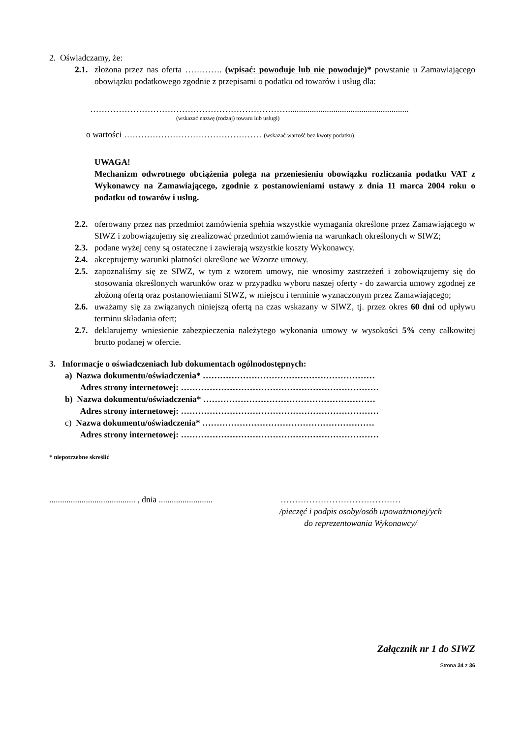2. Oświadczamy, że:
2.1.
złożona przez nas oferta …………. (wpisać: powoduje lub nie powoduje)* powstanie u Zamawiającego obowiązku podatkowego zgodnie z przepisami o podatku od towarów i usług dla:
……………………………………………………………........................................................
(wskazać nazwę (rodzaj) towaru lub usługi)
o wartości ………………………………………… (wskazać wartość bez kwoty podatku).
UWAGA!
Mechanizm odwrotnego obciążenia polega na przeniesieniu obowiązku rozliczania podatku VAT z Wykonawcy na Zamawiającego, zgodnie z postanowieniami ustawy z dnia 11 marca 2004 roku o podatku od towarów i usług.
2.2.
oferowany przez nas przedmiot zamówienia spełnia wszystkie wymagania określone przez Zamawiającego w SIWZ i zobowiązujemy się zrealizować przedmiot zamówienia na warunkach określonych w SIWZ;
2.3.
podane wyżej ceny są ostateczne i zawierają wszystkie koszty Wykonawcy.
2.4.
akceptujemy warunki płatności określone we Wzorze umowy.
2.5.
zapoznaliśmy się ze SIWZ, w tym z wzorem umowy, nie wnosimy zastrzeżeń i zobowiązujemy się do stosowania określonych warunków oraz w przypadku wyboru naszej oferty - do zawarcia umowy zgodnej ze złożoną ofertą oraz postanowieniami SIWZ, w miejscu i terminie wyznaczonym przez Zamawiającego;
2.6.
uważamy się za związanych niniejszą ofertą na czas wskazany w SIWZ, tj. przez okres 60 dni od upływu terminu składania ofert;
2.7.
deklarujemy wniesienie zabezpieczenia należytego wykonania umowy w wysokości 5% ceny całkowitej brutto podanej w ofercie.
3. Informacje o oświadczeniach lub dokumentach ogólnodostępnych:
a) Nazwa dokumentu/oświadczenia* ……………………………………………………
Adres strony internetowej: ……………………………………………………………
b) Nazwa dokumentu/oświadczenia* ……………………………………………………
Adres strony internetowej: ……………………………………………………………
c) Nazwa dokumentu/oświadczenia* ……………………………………………………
Adres strony internetowej: ……………………………………………………………
* niepotrzebne skreślić
........................................ , dnia .........................
……………………………………
/pieczęć i podpis osoby/osób upoważnionej/ych
do reprezentowania Wykonawcy/
Załącznik nr 1 do SIWZ
Strona 34 z 36